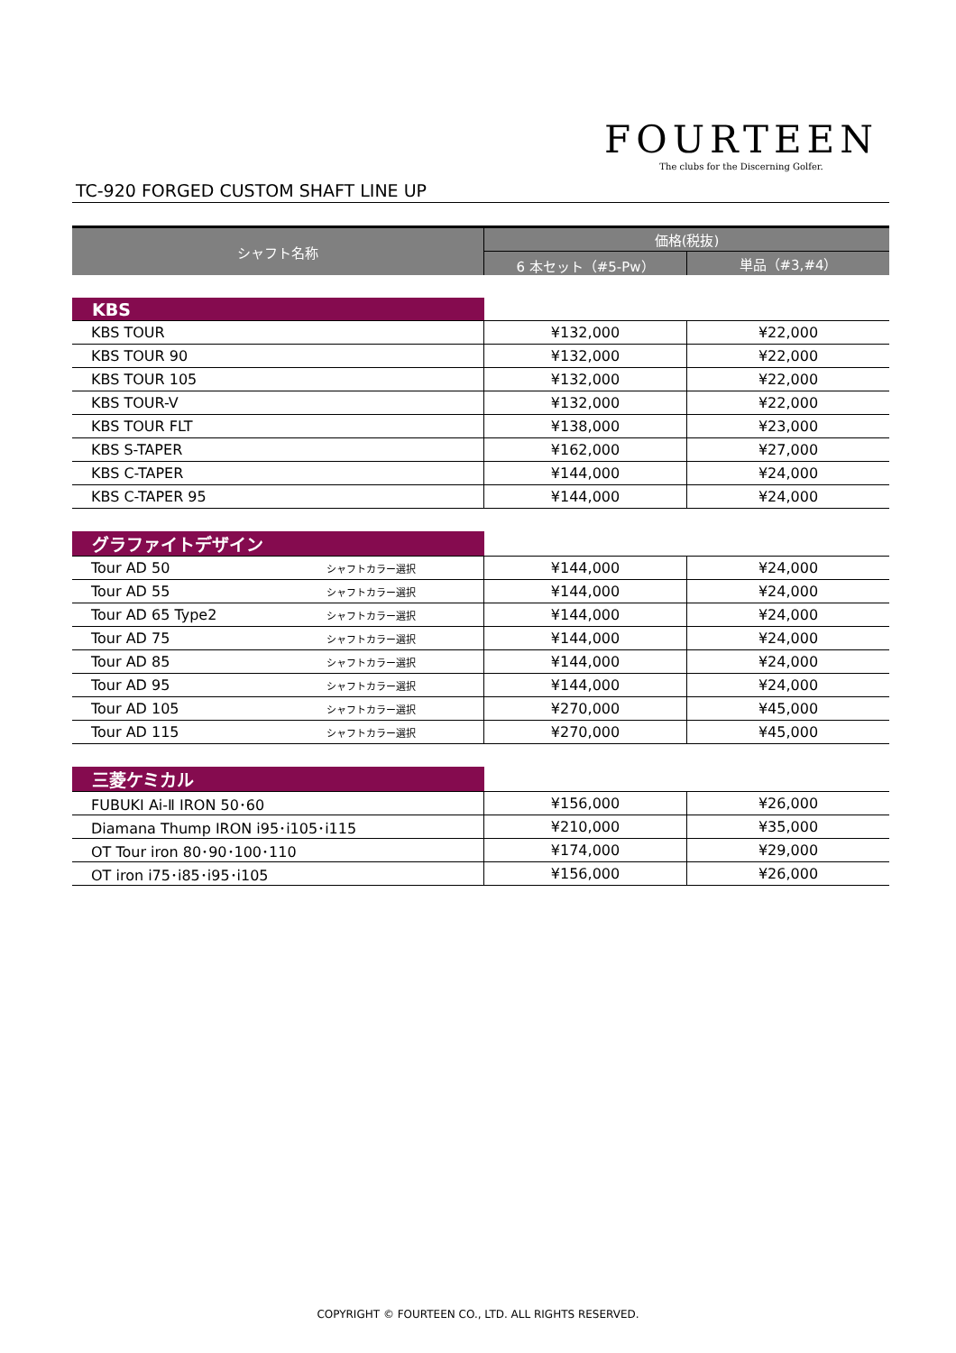TC-920 FORGED CUSTOM SHAFT LINE UP
FOURTEEN
The clubs for the Discerning Golfer.
| シャフト名称 | | 価格(税抜) | |
| --- | --- | --- | --- |
| | | 6 本セット（#5-Pw） | 単品（#3,#4） |
| KBS | | | |
| KBS TOUR | | ¥132,000 | ¥22,000 |
| KBS TOUR 90 | | ¥132,000 | ¥22,000 |
| KBS TOUR 105 | | ¥132,000 | ¥22,000 |
| KBS TOUR-V | | ¥132,000 | ¥22,000 |
| KBS TOUR FLT | | ¥138,000 | ¥23,000 |
| KBS S-TAPER | | ¥162,000 | ¥27,000 |
| KBS C-TAPER | | ¥144,000 | ¥24,000 |
| KBS C-TAPER 95 | | ¥144,000 | ¥24,000 |
| グラファイトデザイン | | | |
| Tour AD 50 | シャフトカラー選択 | ¥144,000 | ¥24,000 |
| Tour AD 55 | シャフトカラー選択 | ¥144,000 | ¥24,000 |
| Tour AD 65 Type2 | シャフトカラー選択 | ¥144,000 | ¥24,000 |
| Tour AD 75 | シャフトカラー選択 | ¥144,000 | ¥24,000 |
| Tour AD 85 | シャフトカラー選択 | ¥144,000 | ¥24,000 |
| Tour AD 95 | シャフトカラー選択 | ¥144,000 | ¥24,000 |
| Tour AD 105 | シャフトカラー選択 | ¥270,000 | ¥45,000 |
| Tour AD 115 | シャフトカラー選択 | ¥270,000 | ¥45,000 |
| 三菱ケミカル | | | |
| FUBUKI Ai-Ⅱ IRON 50･60 | | ¥156,000 | ¥26,000 |
| Diamana Thump IRON i95･i105･i115 | | ¥210,000 | ¥35,000 |
| OT Tour iron 80･90･100･110 | | ¥174,000 | ¥29,000 |
| OT iron i75･i85･i95･i105 | | ¥156,000 | ¥26,000 |
COPYRIGHT © FOURTEEN CO., LTD. ALL RIGHTS RESERVED.